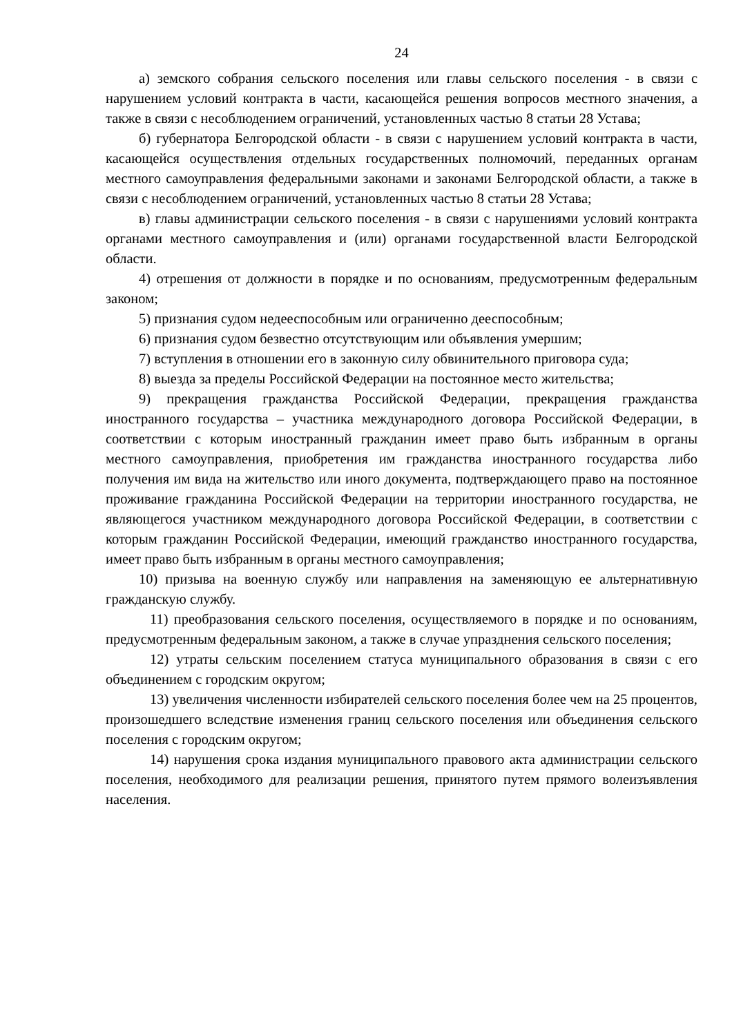24
а) земского собрания сельского поселения или главы сельского поселения - в связи с нарушением условий контракта в части, касающейся решения вопросов местного значения, а также в связи с несоблюдением ограничений, установленных частью 8 статьи 28 Устава;
б) губернатора Белгородской области - в связи с нарушением условий контракта в части, касающейся осуществления отдельных государственных полномочий, переданных органам местного самоуправления федеральными законами и законами Белгородской области, а также в связи с несоблюдением ограничений, установленных частью 8 статьи 28 Устава;
в) главы администрации сельского поселения - в связи с нарушениями условий контракта органами местного самоуправления и (или) органами государственной власти Белгородской области.
4) отрешения от должности в порядке и по основаниям, предусмотренным федеральным законом;
5) признания судом недееспособным или ограниченно дееспособным;
6) признания судом безвестно отсутствующим или объявления умершим;
7) вступления в отношении его в законную силу обвинительного приговора суда;
8) выезда за пределы Российской Федерации на постоянное место жительства;
9) прекращения гражданства Российской Федерации, прекращения гражданства иностранного государства – участника международного договора Российской Федерации, в соответствии с которым иностранный гражданин имеет право быть избранным в органы местного самоуправления, приобретения им гражданства иностранного государства либо получения им вида на жительство или иного документа, подтверждающего право на постоянное проживание гражданина Российской Федерации на территории иностранного государства, не являющегося участником международного договора Российской Федерации, в соответствии с которым гражданин Российской Федерации, имеющий гражданство иностранного государства, имеет право быть избранным в органы местного самоуправления;
10) призыва на военную службу или направления на заменяющую ее альтернативную гражданскую службу.
11) преобразования сельского поселения, осуществляемого в порядке и по основаниям, предусмотренным федеральным законом, а также в случае упразднения сельского поселения;
12) утраты сельским поселением статуса муниципального образования в связи с его объединением с городским округом;
13) увеличения численности избирателей сельского поселения более чем на 25 процентов, произошедшего вследствие изменения границ сельского поселения или объединения сельского поселения с городским округом;
14) нарушения срока издания муниципального правового акта администрации сельского поселения, необходимого для реализации решения, принятого путем прямого волеизъявления населения.